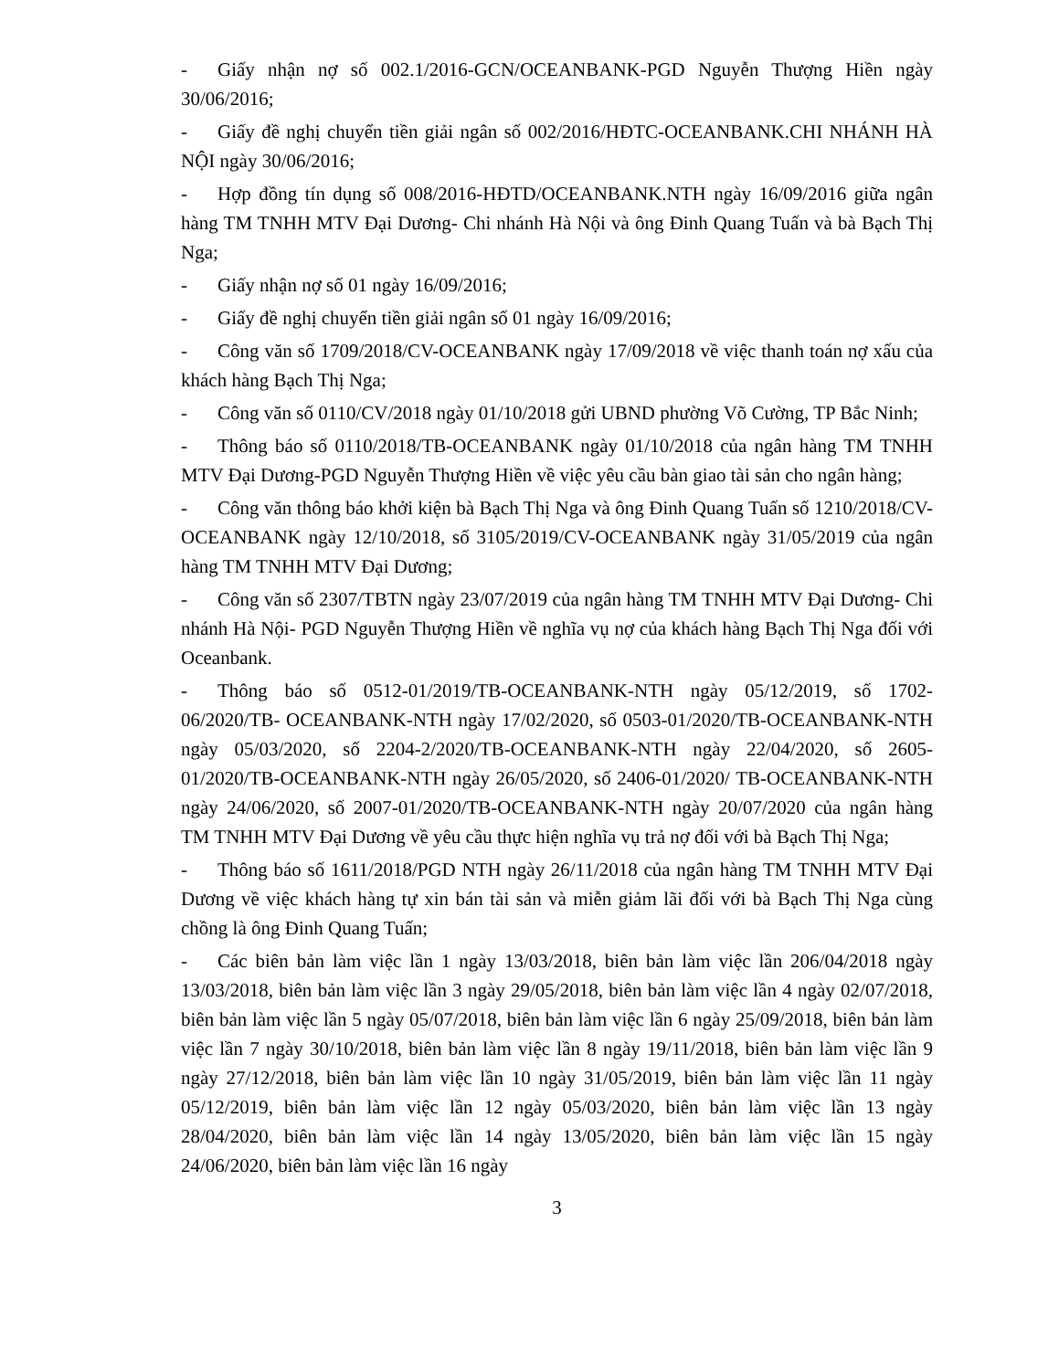- Giấy nhận nợ số 002.1/2016-GCN/OCEANBANK-PGD Nguyễn Thượng Hiền ngày 30/06/2016;
- Giấy đề nghị chuyển tiền giải ngân số 002/2016/HĐTC-OCEANBANK.CHI NHÁNH HÀ NỘI ngày 30/06/2016;
- Hợp đồng tín dụng số 008/2016-HĐTD/OCEANBANK.NTH ngày 16/09/2016 giữa ngân hàng TM TNHH MTV Đại Dương- Chi nhánh Hà Nội và ông Đinh Quang Tuấn và bà Bạch Thị Nga;
- Giấy nhận nợ số 01 ngày 16/09/2016;
- Giấy đề nghị chuyển tiền giải ngân số 01 ngày 16/09/2016;
- Công văn số 1709/2018/CV-OCEANBANK ngày 17/09/2018 về việc thanh toán nợ xấu của khách hàng Bạch Thị Nga;
- Công văn số 0110/CV/2018 ngày 01/10/2018 gửi UBND phường Võ Cường, TP Bắc Ninh;
- Thông báo số 0110/2018/TB-OCEANBANK ngày 01/10/2018 của ngân hàng TM TNHH MTV Đại Dương-PGD Nguyễn Thượng Hiền về việc yêu cầu bàn giao tài sản cho ngân hàng;
- Công văn thông báo khởi kiện bà Bạch Thị Nga và ông Đinh Quang Tuấn số 1210/2018/CV-OCEANBANK ngày 12/10/2018, số 3105/2019/CV-OCEANBANK ngày 31/05/2019 của ngân hàng TM TNHH MTV Đại Dương;
- Công văn số 2307/TBTN ngày 23/07/2019 của ngân hàng TM TNHH MTV Đại Dương- Chi nhánh Hà Nội- PGD Nguyễn Thượng Hiền về nghĩa vụ nợ của khách hàng Bạch Thị Nga đối với Oceanbank.
- Thông báo số 0512-01/2019/TB-OCEANBANK-NTH ngày 05/12/2019, số 1702-06/2020/TB- OCEANBANK-NTH ngày 17/02/2020, số 0503-01/2020/TB-OCEANBANK-NTH ngày 05/03/2020, số 2204-2/2020/TB-OCEANBANK-NTH ngày 22/04/2020, số 2605-01/2020/TB-OCEANBANK-NTH ngày 26/05/2020, số 2406-01/2020/ TB-OCEANBANK-NTH ngày 24/06/2020, số 2007-01/2020/TB-OCEANBANK-NTH ngày 20/07/2020 của ngân hàng TM TNHH MTV Đại Dương về yêu cầu thực hiện nghĩa vụ trả nợ đối với bà Bạch Thị Nga;
- Thông báo số 1611/2018/PGD NTH ngày 26/11/2018 của ngân hàng TM TNHH MTV Đại Dương về việc khách hàng tự xin bán tài sản và miễn giảm lãi đối với bà Bạch Thị Nga cùng chồng là ông Đinh Quang Tuấn;
- Các biên bản làm việc lần 1 ngày 13/03/2018, biên bản làm việc lần 206/04/2018 ngày 13/03/2018, biên bản làm việc lần 3 ngày 29/05/2018, biên bản làm việc lần 4 ngày 02/07/2018, biên bản làm việc lần 5 ngày 05/07/2018, biên bản làm việc lần 6 ngày 25/09/2018, biên bản làm việc lần 7 ngày 30/10/2018, biên bản làm việc lần 8 ngày 19/11/2018, biên bản làm việc lần 9 ngày 27/12/2018, biên bản làm việc lần 10 ngày 31/05/2019, biên bản làm việc lần 11 ngày 05/12/2019, biên bản làm việc lần 12 ngày 05/03/2020, biên bản làm việc lần 13 ngày 28/04/2020, biên bản làm việc lần 14 ngày 13/05/2020, biên bản làm việc lần 15 ngày 24/06/2020, biên bản làm việc lần 16 ngày
3